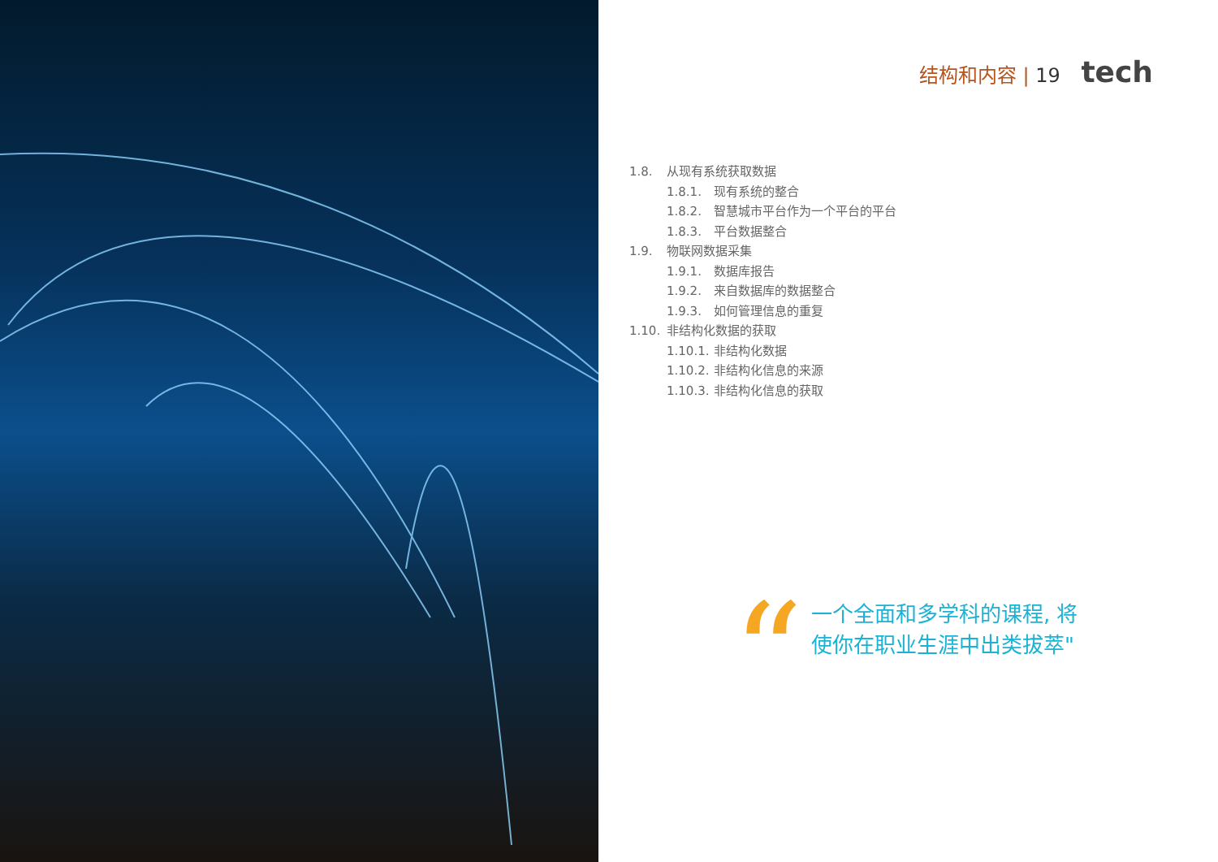结构和内容 | 19 tech
1.8. 从现有系统获取数据
1.8.1. 现有系统的整合
1.8.2. 智慧城市平台作为一个平台的平台
1.8.3. 平台数据整合
1.9. 物联网数据采集
1.9.1. 数据库报告
1.9.2. 来自数据库的数据整合
1.9.3. 如何管理信息的重复
1.10. 非结构化数据的获取
1.10.1. 非结构化数据
1.10.2. 非结构化信息的来源
1.10.3. 非结构化信息的获取
“
一个全面和多学科的课程, 将
使你在职业生涯中出类拔萃"